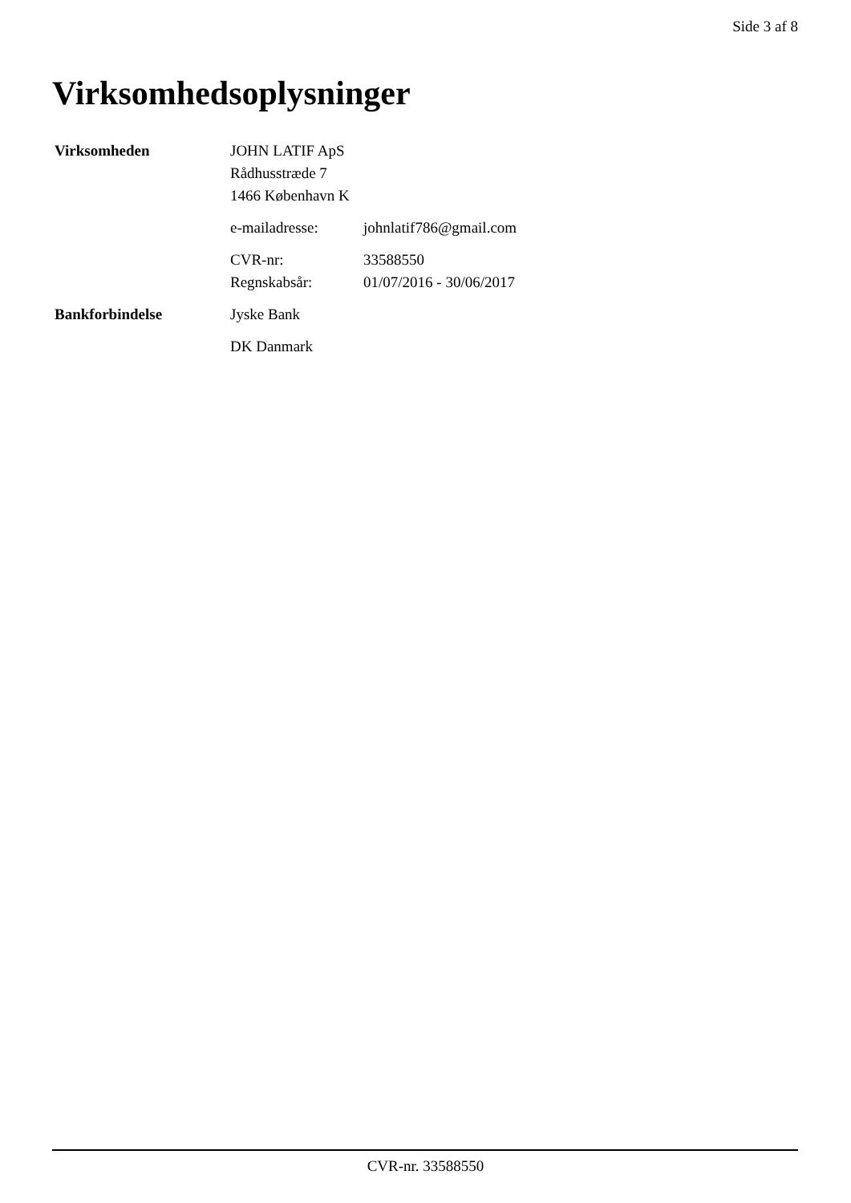Side 3 af 8
Virksomhedsoplysninger
| Virksomheden | JOHN LATIF ApS Rådhusstræde 7 1466 København K | |
| | e-mailadresse: | johnlatif786@gmail.com |
| | CVR-nr: | 33588550 |
| | Regnskabsår: | 01/07/2016 - 30/06/2017 |
| Bankforbindelse | Jyske Bank | |
| | DK Danmark | |
CVR-nr. 33588550